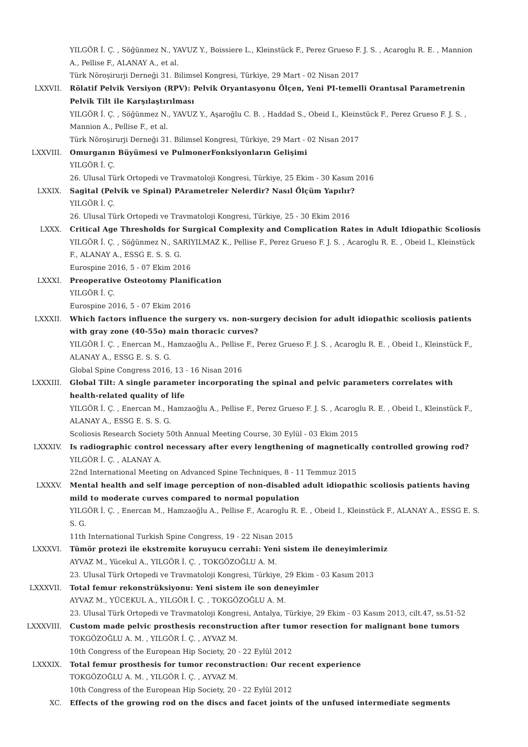YILGÖR İ. Ç. , Söğünmez N., YAVUZ Y., Boissiere L., Kleinstück F., Perez Grueso F. J. S. , Acaroglu R. E. , Mannion A., Pellise F., ALANAY A., et al.
Türk Nöroşirurji Derneği 31. Bilimsel Kongresi, Türkiye, 29 Mart - 02 Nisan 2017
LXXVII. Rölatif Pelvik Versiyon (RPV): Pelvik Oryantasyonu Ölçen, Yeni PI-temelli Orantısal Parametrenin Pelvik Tilt ile Karşılaştırılması
YILGÖR İ. Ç. , Söğünmez N., YAVUZ Y., Aşaroğlu C. B. , Haddad S., Obeid I., Kleinstück F., Perez Grueso F. J. S. , Mannion A., Pellise F., et al.
Türk Nöroşirurji Derneği 31. Bilimsel Kongresi, Türkiye, 29 Mart - 02 Nisan 2017
LXXVIII. Omurganın Büyümesi ve PulmonerFonksiyonların Gelişimi
YILGÖR İ. Ç.
26. Ulusal Türk Ortopedi ve Travmatoloji Kongresi, Türkiye, 25 Ekim - 30 Kasım 2016
LXXIX. Sagital (Pelvik ve Spinal) PArametreler Nelerdir? Nasıl Ölçüm Yapılır?
YILGÖR İ. Ç.
26. Ulusal Türk Ortopedi ve Travmatoloji Kongresi, Türkiye, 25 - 30 Ekim 2016
LXXX. Critical Age Thresholds for Surgical Complexity and Complication Rates in Adult Idiopathic Scoliosis
YILGÖR İ. Ç. , Söğünmez N., SARIYILMAZ K., Pellise F., Perez Grueso F. J. S. , Acaroglu R. E. , Obeid I., Kleinstück F., ALANAY A., ESSG E. S. S. G.
Eurospine 2016, 5 - 07 Ekim 2016
LXXXI. Preoperative Osteotomy Planification
YILGÖR İ. Ç.
Eurospine 2016, 5 - 07 Ekim 2016
LXXXII. Which factors influence the surgery vs. non-surgery decision for adult idiopathic scoliosis patients with gray zone (40-55o) main thoracic curves?
YILGÖR İ. Ç. , Enercan M., Hamzaoğlu A., Pellise F., Perez Grueso F. J. S. , Acaroglu R. E. , Obeid I., Kleinstück F., ALANAY A., ESSG E. S. S. G.
Global Spine Congress 2016, 13 - 16 Nisan 2016
LXXXIII. Global Tilt: A single parameter incorporating the spinal and pelvic parameters correlates with health-related quality of life
YILGÖR İ. Ç. , Enercan M., Hamzaoğlu A., Pellise F., Perez Grueso F. J. S. , Acaroglu R. E. , Obeid I., Kleinstück F., ALANAY A., ESSG E. S. S. G.
Scoliosis Research Society 50th Annual Meeting Course, 30 Eylül - 03 Ekim 2015
LXXXIV. Is radiographic control necessary after every lengthening of magnetically controlled growing rod?
YILGÖR İ. Ç. , ALANAY A.
22nd International Meeting on Advanced Spine Techniques, 8 - 11 Temmuz 2015
LXXXV. Mental health and self image perception of non-disabled adult idiopathic scoliosis patients having mild to moderate curves compared to normal population
YILGÖR İ. Ç. , Enercan M., Hamzaoğlu A., Pellise F., Acaroglu R. E. , Obeid I., Kleinstück F., ALANAY A., ESSG E. S. S. G.
11th International Turkish Spine Congress, 19 - 22 Nisan 2015
LXXXVI. Tümör protezi ile ekstremite koruyucu cerrahi: Yeni sistem ile deneyimlerimiz
AYVAZ M., Yücekul A., YILGÖR İ. Ç. , TOKGÖZOĞLU A. M.
23. Ulusal Türk Ortopedi ve Travmatoloji Kongresi, Türkiye, 29 Ekim - 03 Kasım 2013
LXXXVII. Total femur rekonstrüksiyonu: Yeni sistem ile son deneyimler
AYVAZ M., YÜCEKUL A., YILGÖR İ. Ç. , TOKGÖZOĞLU A. M.
23. Ulusal Türk Ortopedi ve Travmatoloji Kongresi, Antalya, Türkiye, 29 Ekim - 03 Kasım 2013, cilt.47, ss.51-52
LXXXVIII. Custom made pelvic prosthesis reconstruction after tumor resection for malignant bone tumors
TOKGÖZOĞLU A. M. , YILGÖR İ. Ç. , AYVAZ M.
10th Congress of the European Hip Society, 20 - 22 Eylül 2012
LXXXIX. Total femur prosthesis for tumor reconstruction: Our recent experience
TOKGÖZOĞLU A. M. , YILGÖR İ. Ç. , AYVAZ M.
10th Congress of the European Hip Society, 20 - 22 Eylül 2012
XC. Effects of the growing rod on the discs and facet joints of the unfused intermediate segments